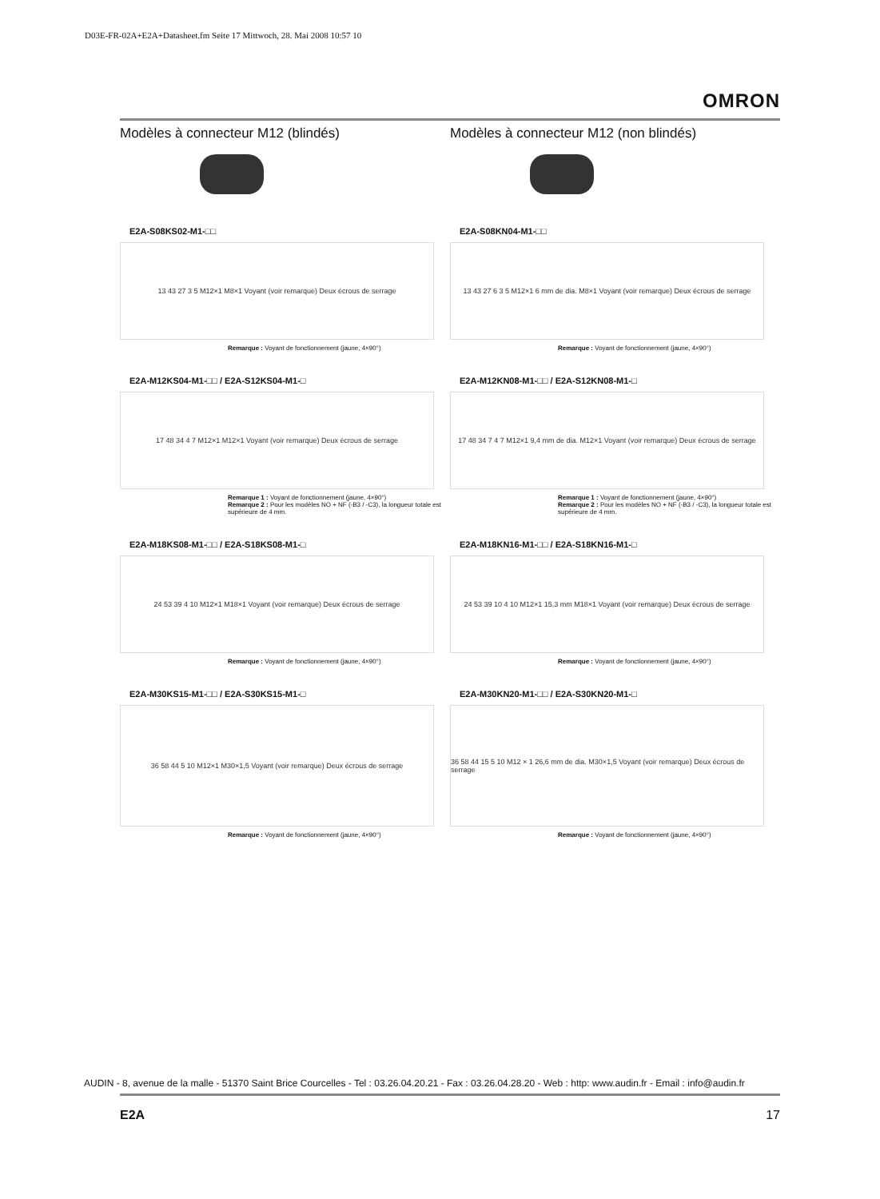D03E-FR-02A+E2A+Datasheet.fm Seite 17 Mittwoch, 28. Mai 2008 10:57 10
OMRON
Modèles à connecteur M12 (blindés)
E2A-S08KS02-M1-□□
13 43 27 3 5 M12×1 M8×1 Voyant (voir remarque) Deux écrous de serrage
Remarque : Voyant de fonctionnement (jaune, 4×90°)
E2A-M12KS04-M1-□□ / E2A-S12KS04-M1-□
17 48 34 4 7 M12×1 M12×1 Voyant (voir remarque) Deux écrous de serrage
Remarque 1 : Voyant de fonctionnement (jaune, 4×90°)
Remarque 2 : Pour les modèles NO + NF (-B3 / -C3), la longueur totale est supérieure de 4 mm.
E2A-M18KS08-M1-□□ / E2A-S18KS08-M1-□
24 53 39 4 10 M12×1 M18×1 Voyant (voir remarque) Deux écrous de serrage
Remarque : Voyant de fonctionnement (jaune, 4×90°)
E2A-M30KS15-M1-□□ / E2A-S30KS15-M1-□
36 58 44 5 10 M12×1 M30×1,5 Voyant (voir remarque) Deux écrous de serrage
Remarque : Voyant de fonctionnement (jaune, 4×90°)
Modèles à connecteur M12 (non blindés)
E2A-S08KN04-M1-□□
13 43 27 6 3 5 M12×1 6 mm de dia. M8×1 Voyant (voir remarque) Deux écrous de serrage
Remarque : Voyant de fonctionnement (jaune, 4×90°)
E2A-M12KN08-M1-□□ / E2A-S12KN08-M1-□
17 48 34 7 4 7 M12×1 9,4 mm de dia. M12×1 Voyant (voir remarque) Deux écrous de serrage
Remarque 1 : Voyant de fonctionnement (jaune, 4×90°)
Remarque 2 : Pour les modèles NO + NF (-B3 / -C3), la longueur totale est supérieure de 4 mm.
E2A-M18KN16-M1-□□ / E2A-S18KN16-M1-□
24 53 39 10 4 10 M12×1 15,3 mm M18×1 Voyant (voir remarque) Deux écrous de serrage
Remarque : Voyant de fonctionnement (jaune, 4×90°)
E2A-M30KN20-M1-□□ / E2A-S30KN20-M1-□
36 58 44 15 5 10 M12 × 1 26,6 mm de dia. M30×1,5 Voyant (voir remarque) Deux écrous de serrage
Remarque : Voyant de fonctionnement (jaune, 4×90°)
AUDIN - 8, avenue de la malle - 51370 Saint Brice Courcelles - Tel : 03.26.04.20.21 - Fax : 03.26.04.28.20 - Web : http: www.audin.fr - Email : info@audin.fr
E2A 17